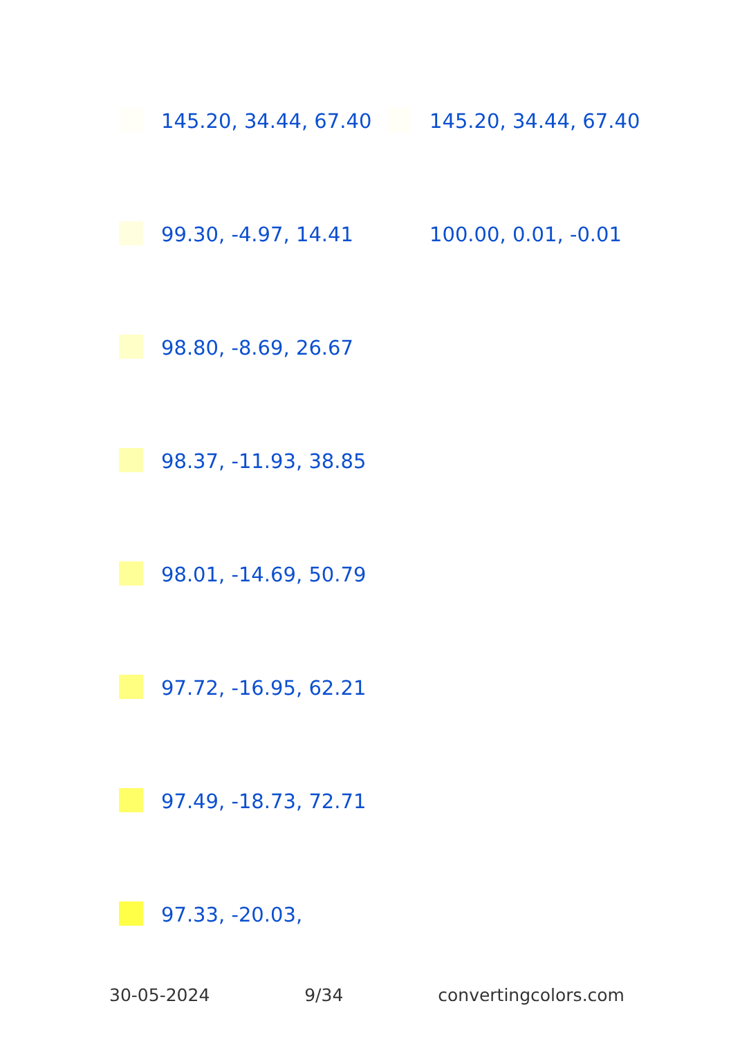145.20, 34.44, 67.40
145.20, 34.44, 67.40
99.30, -4.97, 14.41
100.00, 0.01, -0.01
98.80, -8.69, 26.67
98.37, -11.93, 38.85
98.01, -14.69, 50.79
97.72, -16.95, 62.21
97.49, -18.73, 72.71
97.33, -20.03,
30-05-2024 9/34 convertingcolors.com